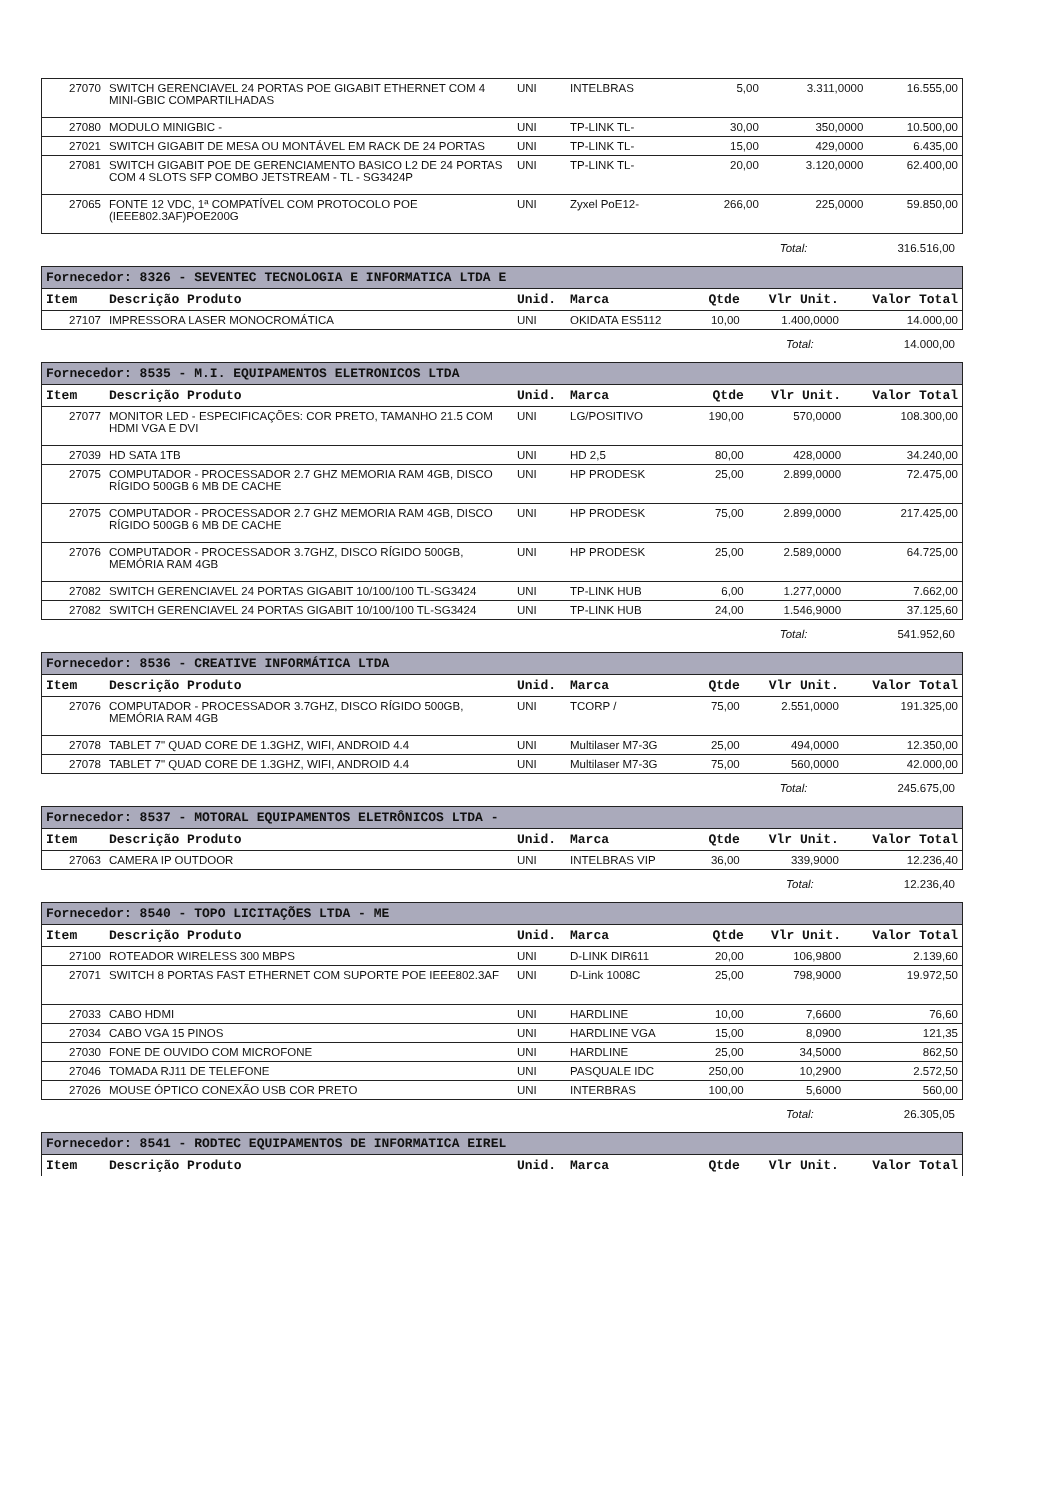| 27070 | SWITCH GERENCIAVEL 24 PORTAS POE GIGABIT ETHERNET COM 4 MINI-GBIC COMPARTILHADAS | UNI | INTELBRAS | 5,00 | 3.311,0000 | 16.555,00 |
| 27080 | MODULO MINIGBIC - | UNI | TP-LINK TL- | 30,00 | 350,0000 | 10.500,00 |
| 27021 | SWITCH GIGABIT DE MESA OU MONTÁVEL EM RACK DE 24 PORTAS | UNI | TP-LINK TL- | 15,00 | 429,0000 | 6.435,00 |
| 27081 | SWITCH GIGABIT POE DE GERENCIAMENTO BASICO L2 DE 24 PORTAS COM 4 SLOTS SFP COMBO JETSTREAM - TL - SG3424P | UNI | TP-LINK TL- | 20,00 | 3.120,0000 | 62.400,00 |
| 27065 | FONTE 12 VDC, 1ª COMPATÍVEL COM PROTOCOLO POE (IEEE802.3AF)POE200G | UNI | Zyxel PoE12- | 266,00 | 225,0000 | 59.850,00 |
Total: 316.516,00
| Fornecedor: 8326 - SEVENTEC TECNOLOGIA E INFORMATICA LTDA E | | | | | | |
| --- | --- | --- | --- | --- | --- | --- |
| Item | Descrição Produto | Unid. | Marca | Qtde | Vlr Unit. | Valor Total |
| 27107 | IMPRESSORA LASER MONOCROMÁTICA | UNI | OKIDATA ES5112 | 10,00 | 1.400,0000 | 14.000,00 |
Total: 14.000,00
| Fornecedor: 8535 - M.I. EQUIPAMENTOS ELETRONICOS LTDA | | | | | | |
| --- | --- | --- | --- | --- | --- | --- |
| Item | Descrição Produto | Unid. | Marca | Qtde | Vlr Unit. | Valor Total |
| 27077 | MONITOR LED - ESPECIFICAÇÕES: COR PRETO, TAMANHO 21.5 COM HDMI VGA E DVI | UNI | LG/POSITIVO | 190,00 | 570,0000 | 108.300,00 |
| 27039 | HD SATA 1TB | UNI | HD 2,5 | 80,00 | 428,0000 | 34.240,00 |
| 27075 | COMPUTADOR - PROCESSADOR 2.7 GHZ MEMORIA RAM 4GB, DISCO RÍGIDO 500GB 6 MB DE CACHE | UNI | HP PRODESK | 25,00 | 2.899,0000 | 72.475,00 |
| 27075 | COMPUTADOR - PROCESSADOR 2.7 GHZ MEMORIA RAM 4GB, DISCO RÍGIDO 500GB 6 MB DE CACHE | UNI | HP PRODESK | 75,00 | 2.899,0000 | 217.425,00 |
| 27076 | COMPUTADOR - PROCESSADOR 3.7GHZ, DISCO RÍGIDO 500GB, MEMÓRIA RAM 4GB | UNI | HP PRODESK | 25,00 | 2.589,0000 | 64.725,00 |
| 27082 | SWITCH GERENCIAVEL 24 PORTAS GIGABIT 10/100/100 TL-SG3424 | UNI | TP-LINK HUB | 6,00 | 1.277,0000 | 7.662,00 |
| 27082 | SWITCH GERENCIAVEL 24 PORTAS GIGABIT 10/100/100 TL-SG3424 | UNI | TP-LINK HUB | 24,00 | 1.546,9000 | 37.125,60 |
Total: 541.952,60
| Fornecedor: 8536 - CREATIVE INFORMÁTICA LTDA | | | | | | |
| --- | --- | --- | --- | --- | --- | --- |
| Item | Descrição Produto | Unid. | Marca | Qtde | Vlr Unit. | Valor Total |
| 27076 | COMPUTADOR - PROCESSADOR 3.7GHZ, DISCO RÍGIDO 500GB, MEMÓRIA RAM 4GB | UNI | TCORP / | 75,00 | 2.551,0000 | 191.325,00 |
| 27078 | TABLET 7" QUAD CORE DE 1.3GHZ, WIFI, ANDROID 4.4 | UNI | Multilaser M7-3G | 25,00 | 494,0000 | 12.350,00 |
| 27078 | TABLET 7" QUAD CORE DE 1.3GHZ, WIFI, ANDROID 4.4 | UNI | Multilaser M7-3G | 75,00 | 560,0000 | 42.000,00 |
Total: 245.675,00
| Fornecedor: 8537 - MOTORAL EQUIPAMENTOS ELETRÔNICOS LTDA - | | | | | | |
| --- | --- | --- | --- | --- | --- | --- |
| Item | Descrição Produto | Unid. | Marca | Qtde | Vlr Unit. | Valor Total |
| 27063 | CAMERA IP OUTDOOR | UNI | INTELBRAS VIP | 36,00 | 339,9000 | 12.236,40 |
Total: 12.236,40
| Fornecedor: 8540 - TOPO LICITAÇÕES LTDA - ME | | | | | | |
| --- | --- | --- | --- | --- | --- | --- |
| Item | Descrição Produto | Unid. | Marca | Qtde | Vlr Unit. | Valor Total |
| 27100 | ROTEADOR WIRELESS 300 MBPS | UNI | D-LINK DIR611 | 20,00 | 106,9800 | 2.139,60 |
| 27071 | SWITCH 8 PORTAS FAST ETHERNET COM SUPORTE POE IEEE802.3AF | UNI | D-Link 1008C | 25,00 | 798,9000 | 19.972,50 |
| 27033 | CABO HDMI | UNI | HARDLINE | 10,00 | 7,6600 | 76,60 |
| 27034 | CABO VGA 15 PINOS | UNI | HARDLINE VGA | 15,00 | 8,0900 | 121,35 |
| 27030 | FONE DE OUVIDO COM MICROFONE | UNI | HARDLINE | 25,00 | 34,5000 | 862,50 |
| 27046 | TOMADA RJ11 DE TELEFONE | UNI | PASQUALE IDC | 250,00 | 10,2900 | 2.572,50 |
| 27026 | MOUSE ÓPTICO CONEXÃO USB COR PRETO | UNI | INTERBRAS | 100,00 | 5,6000 | 560,00 |
Total: 26.305,05
| Fornecedor: 8541 - RODTEC EQUIPAMENTOS DE INFORMATICA EIREL | | | | | | |
| --- | --- | --- | --- | --- | --- | --- |
| Item | Descrição Produto | Unid. | Marca | Qtde | Vlr Unit. | Valor Total |